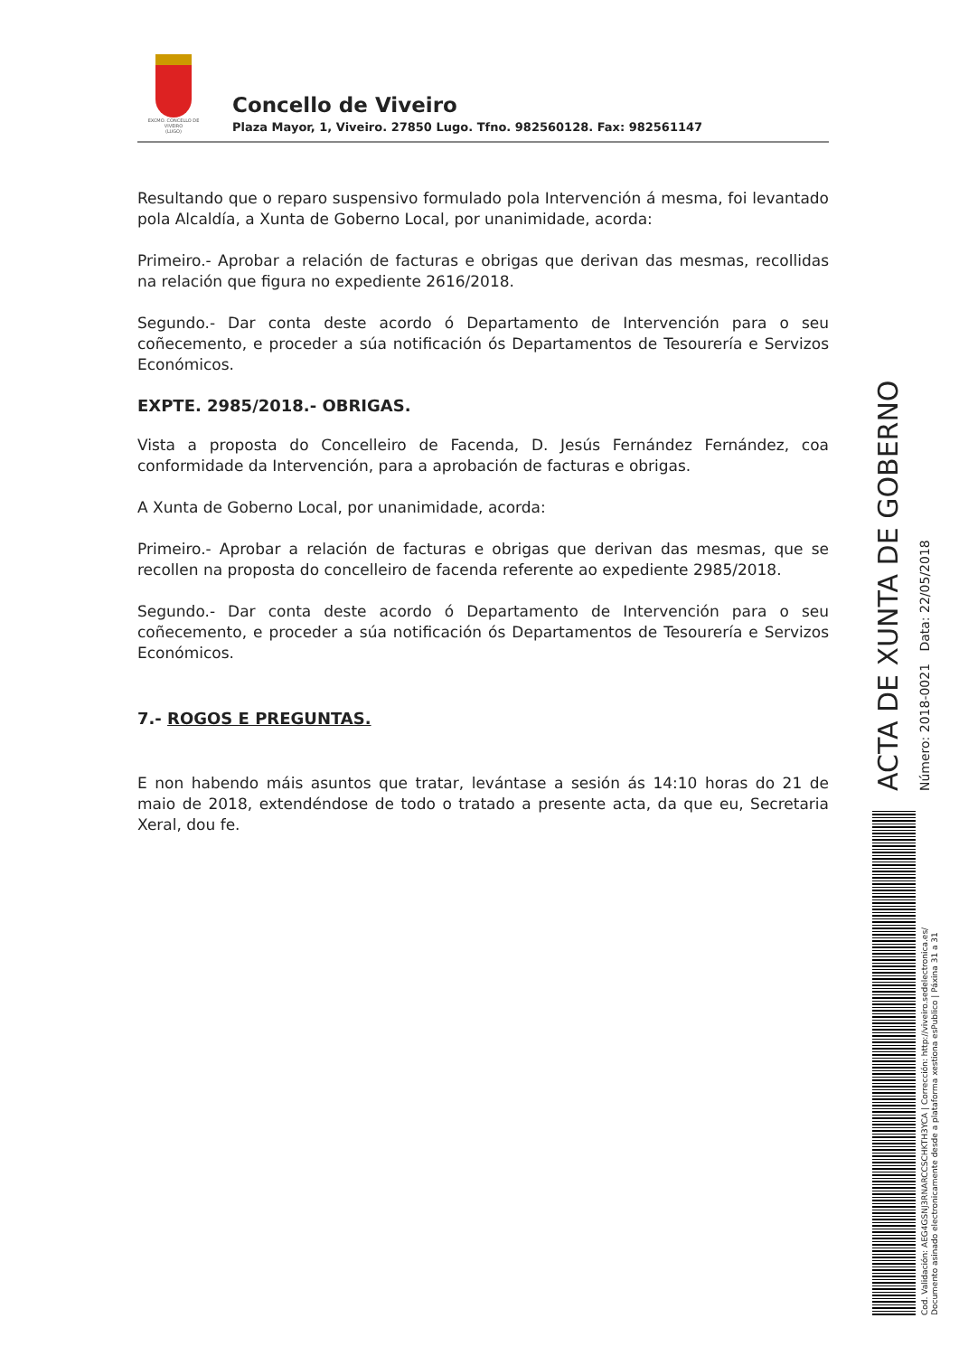EXCMO. CONCELLO DE
VIVEIRO
(LUGO)
Concello de Viveiro
Plaza Mayor, 1, Viveiro. 27850 Lugo. Tfno. 982560128. Fax: 982561147
Resultando que o reparo suspensivo formulado pola Intervención á mesma, foi levantado pola Alcaldía, a Xunta de Goberno Local, por unanimidade, acorda:
Primeiro.- Aprobar a relación de facturas e obrigas que derivan das mesmas, recollidas na relación que figura no expediente 2616/2018.
Segundo.- Dar conta deste acordo ó Departamento de Intervención para o seu coñecemento, e proceder a súa notificación ós Departamentos de Tesourería e Servizos Económicos.
EXPTE. 2985/2018.- OBRIGAS.
Vista a proposta do Concelleiro de Facenda, D. Jesús Fernández Fernández, coa conformidade da Intervención, para a aprobación de facturas e obrigas.
A Xunta de Goberno Local, por unanimidade, acorda:
Primeiro.- Aprobar a relación de facturas e obrigas que derivan das mesmas, que se recollen na proposta do concelleiro de facenda referente ao expediente 2985/2018.
Segundo.- Dar conta deste acordo ó Departamento de Intervención para o seu coñecemento, e proceder a súa notificación ós Departamentos de Tesourería e Servizos Económicos.
7.- ROGOS E PREGUNTAS.
E non habendo máis asuntos que tratar, levántase a sesión ás 14:10 horas do 21 de maio de 2018, extendéndose de todo o tratado a presente acta, da que eu, Secretaria Xeral, dou fe.
Cod. Validación: AEG4GSNJ3RNARCCSCHKTH3YCA | Corrección: http://viveiro.sedelectronica.es/
Documento asinado electronicamente desde a plataforma xestiona esPublico | Páxina 31 a 31
ACTA DE XUNTA DE GOBERNO
Número: 2018-0021 Data: 22/05/2018